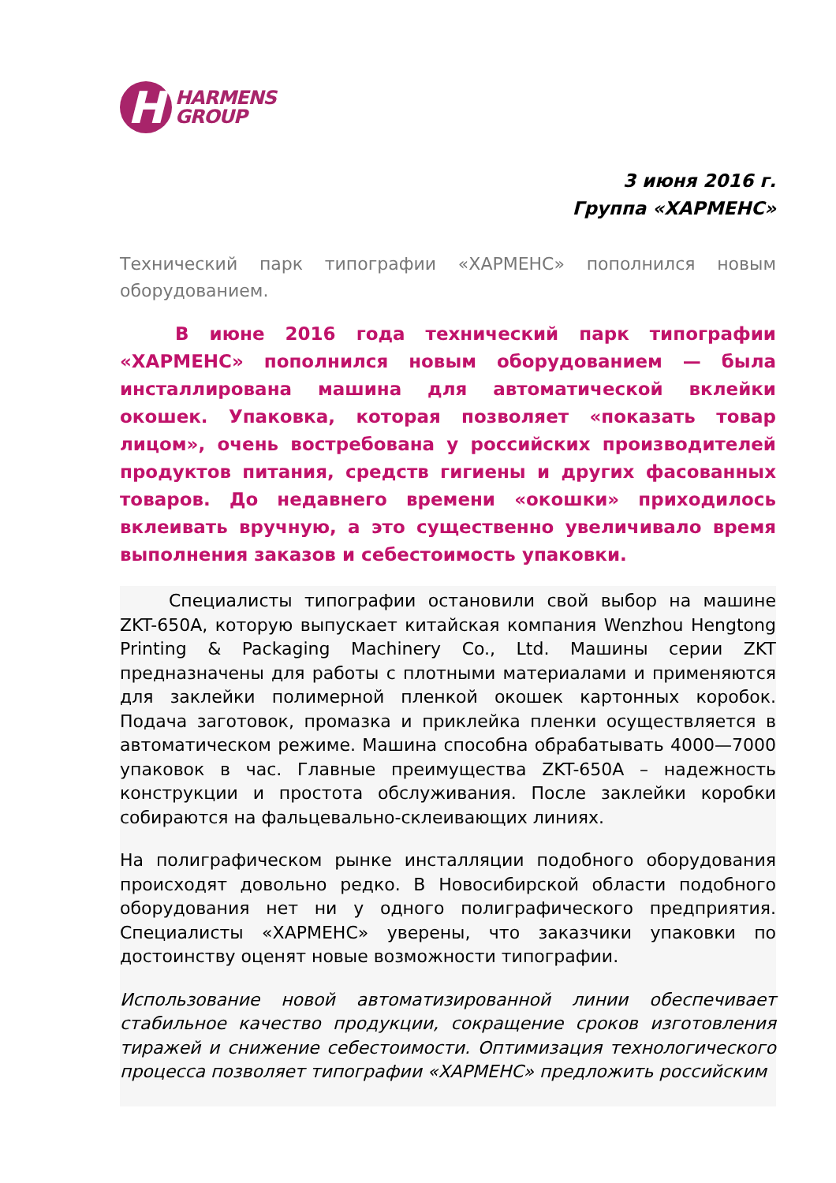H
HARMENS
GROUP
3 июня 2016 г.
Группа «ХАРМЕНС»
Технический парк типографии «ХАРМЕНС» пополнился новым оборудованием.
В июне 2016 года технический парк типографии «ХАРМЕНС» пополнился новым оборудованием — была инсталлирована машина для автоматической вклейки окошек. Упаковка, которая позволяет «показать товар лицом», очень востребована у российских производителей продуктов питания, средств гигиены и других фасованных товаров. До недавнего времени «окошки» приходилось вклеивать вручную, а это существенно увеличивало время выполнения заказов и себестоимость упаковки.
Специалисты типографии остановили свой выбор на машине ZKT-650A, которую выпускает китайская компания Wenzhou Hengtong Printing & Packaging Machinery Co., Ltd. Машины серии ZKT предназначены для работы с плотными материалами и применяются для заклейки полимерной пленкой окошек картонных коробок. Подача заготовок, промазка и приклейка пленки осуществляется в автоматическом режиме. Машина способна обрабатывать 4000—7000 упаковок в час. Главные преимущества ZKT-650A – надежность конструкции и простота обслуживания. После заклейки коробки собираются на фальцевально-склеивающих линиях.
На полиграфическом рынке инсталляции подобного оборудования происходят довольно редко. В Новосибирской области подобного оборудования нет ни у одного полиграфического предприятия. Специалисты «ХАРМЕНС» уверены, что заказчики упаковки по достоинству оценят новые возможности типографии.
Использование новой автоматизированной линии обеспечивает стабильное качество продукции, сокращение сроков изготовления тиражей и снижение себестоимости. Оптимизация технологического процесса позволяет типографии «ХАРМЕНС» предложить российским